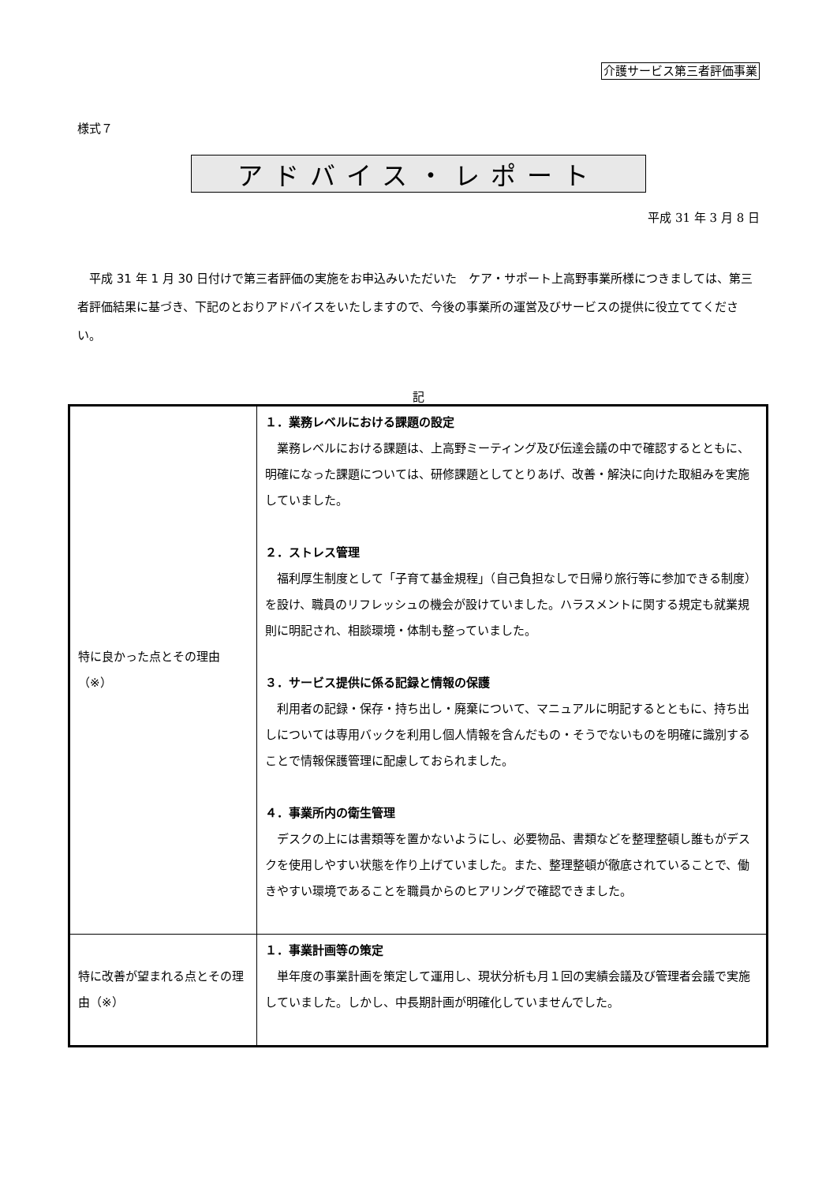介護サービス第三者評価事業
様式７
アドバイス・レポート
平成 31 年 3 月 8 日
平成 31 年 1 月 30 日付けで第三者評価の実施をお申込みいただいた　ケア・サポート上高野事業所様につきましては、第三者評価結果に基づき、下記のとおりアドバイスをいたしますので、今後の事業所の運営及びサービスの提供に役立ててください。
記
| 特に良かった点とその理由 （※） | １．業務レベルにおける課題の設定 業務レベルにおける課題は、上高野ミーティング及び伝達会議の中で確認するとともに、明確になった課題については、研修課題としてとりあげ、改善・解決に向けた取組みを実施していました。 ２．ストレス管理 福利厚生制度として「子育て基金規程」（自己負担なしで日帰り旅行等に参加できる制度）を設け、職員のリフレッシュの機会が設けていました。ハラスメントに関する規定も就業規則に明記され、相談環境・体制も整っていました。 ３．サービス提供に係る記録と情報の保護 利用者の記録・保存・持ち出し・廃棄について、マニュアルに明記するとともに、持ち出しについては専用バックを利用し個人情報を含んだもの・そうでないものを明確に識別することで情報保護管理に配慮しておられました。 ４．事業所内の衛生管理 デスクの上には書類等を置かないようにし、必要物品、書類などを整理整頓し誰もがデスクを使用しやすい状態を作り上げていました。また、整理整頓が徹底されていることで、働きやすい環境であることを職員からのヒアリングで確認できました。 |
| 特に改善が望まれる点とその理由（※） | １．事業計画等の策定 単年度の事業計画を策定して運用し、現状分析も月１回の実績会議及び管理者会議で実施していました。しかし、中長期計画が明確化していませんでした。 |